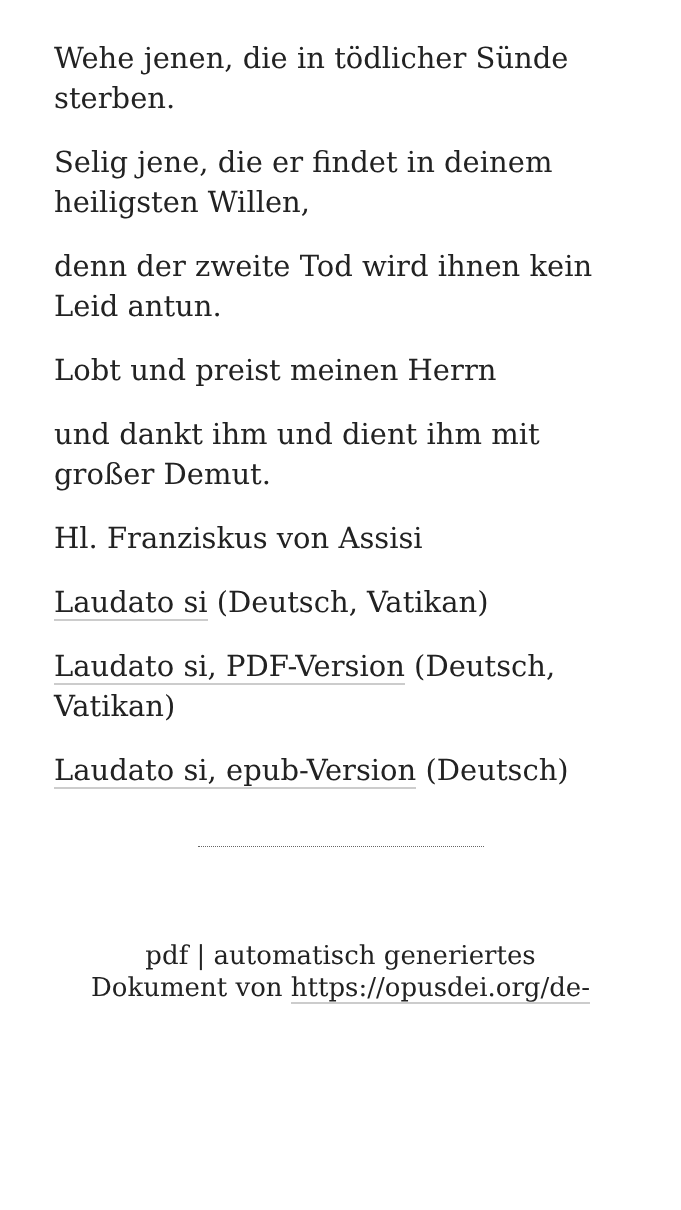Wehe jenen, die in tödlicher Sünde sterben.
Selig jene, die er findet in deinem heiligsten Willen,
denn der zweite Tod wird ihnen kein Leid antun.
Lobt und preist meinen Herrn
und dankt ihm und dient ihm mit großer Demut.
Hl. Franziskus von Assisi
Laudato si (Deutsch, Vatikan)
Laudato si, PDF-Version (Deutsch, Vatikan)
Laudato si, epub-Version (Deutsch)
pdf | automatisch generiertes
Dokument von https://opusdei.org/de-